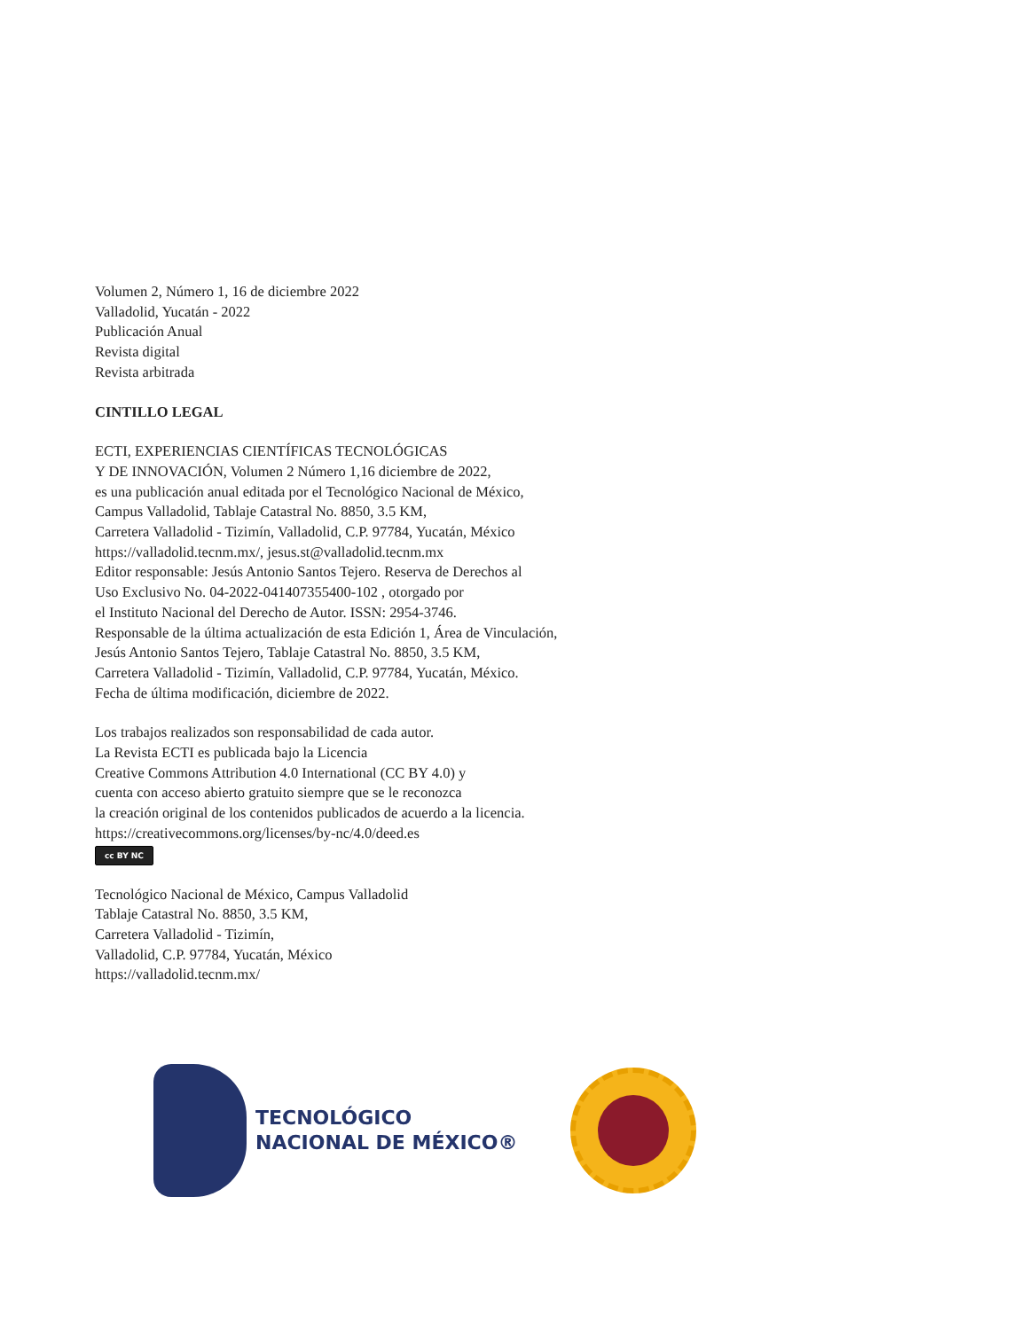Volumen 2, Número 1, 16 de diciembre 2022
Valladolid, Yucatán - 2022
Publicación Anual
Revista digital
Revista arbitrada
CINTILLO LEGAL
ECTI, EXPERIENCIAS CIENTÍFICAS TECNOLÓGICAS
Y DE INNOVACIÓN, Volumen 2 Número 1,16 diciembre de 2022,
es una publicación anual editada por el Tecnológico Nacional de México,
Campus Valladolid, Tablaje Catastral No. 8850, 3.5 KM,
Carretera Valladolid - Tizimín, Valladolid, C.P. 97784, Yucatán, México
https://valladolid.tecnm.mx/, jesus.st@valladolid.tecnm.mx
Editor responsable: Jesús Antonio Santos Tejero. Reserva de Derechos al
Uso Exclusivo No. 04-2022-041407355400-102 , otorgado por
el Instituto Nacional del Derecho de Autor. ISSN: 2954-3746.
Responsable de la última actualización de esta Edición 1, Área de Vinculación,
Jesús Antonio Santos Tejero, Tablaje Catastral No. 8850, 3.5 KM,
Carretera Valladolid - Tizimín, Valladolid, C.P. 97784, Yucatán, México.
Fecha de última modificación, diciembre de 2022.
Los trabajos realizados son responsabilidad de cada autor.
La Revista ECTI es publicada bajo la Licencia
Creative Commons Attribution 4.0 International (CC BY 4.0) y
cuenta con acceso abierto gratuito siempre que se le reconozca
la creación original de los contenidos publicados de acuerdo a la licencia.
https://creativecommons.org/licenses/by-nc/4.0/deed.es
cc BY NC
Tecnológico Nacional de México, Campus Valladolid
Tablaje Catastral No. 8850, 3.5 KM,
Carretera Valladolid - Tizimín,
Valladolid, C.P. 97784, Yucatán, México
https://valladolid.tecnm.mx/
TECNOLÓGICO
NACIONAL DE MÉXICO®